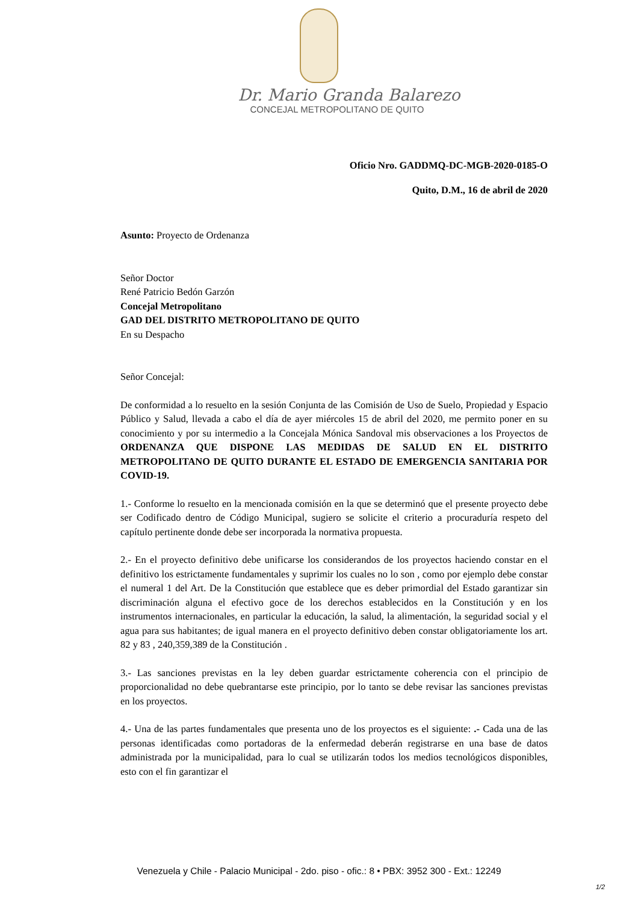Dr. Mario Granda Balarezo
CONCEJAL METROPOLITANO DE QUITO
Oficio Nro. GADDMQ-DC-MGB-2020-0185-O
Quito, D.M., 16 de abril de 2020
Asunto: Proyecto de Ordenanza
Señor Doctor
René Patricio Bedón Garzón
Concejal Metropolitano
GAD DEL DISTRITO METROPOLITANO DE QUITO
En su Despacho
Señor Concejal:
De conformidad a lo resuelto en la sesión Conjunta de las Comisión de Uso de Suelo, Propiedad y Espacio Público y Salud, llevada a cabo el día de ayer miércoles 15 de abril del 2020, me permito poner en su conocimiento y por su intermedio a la Concejala Mónica Sandoval mis observaciones a los Proyectos de ORDENANZA QUE DISPONE LAS MEDIDAS DE SALUD EN EL DISTRITO METROPOLITANO DE QUITO DURANTE EL ESTADO DE EMERGENCIA SANITARIA POR COVID-19.
1.- Conforme lo resuelto en la mencionada comisión en la que se determinó que el presente proyecto debe ser Codificado dentro de Código Municipal, sugiero se solicite el criterio a procuraduría respeto del capítulo pertinente donde debe ser incorporada la normativa propuesta.
2.- En el proyecto definitivo debe unificarse los considerandos de los proyectos haciendo constar en el definitivo los estrictamente fundamentales y suprimir los cuales no lo son , como por ejemplo debe constar el numeral 1 del Art. De la Constitución que establece que es deber primordial del Estado garantizar sin discriminación alguna el efectivo goce de los derechos establecidos en la Constitución y en los instrumentos internacionales, en particular la educación, la salud, la alimentación, la seguridad social y el agua para sus habitantes; de igual manera en el proyecto definitivo deben constar obligatoriamente los art. 82 y 83 , 240,359,389 de la Constitución .
3.- Las sanciones previstas en la ley deben guardar estrictamente coherencia con el principio de proporcionalidad no debe quebrantarse este principio, por lo tanto se debe revisar las sanciones previstas en los proyectos.
4.- Una de las partes fundamentales que presenta uno de los proyectos es el siguiente: .- Cada una de las personas identificadas como portadoras de la enfermedad deberán registrarse en una base de datos administrada por la municipalidad, para lo cual se utilizarán todos los medios tecnológicos disponibles, esto con el fin garantizar el
Venezuela y Chile - Palacio Municipal - 2do. piso - ofic.: 8 • PBX: 3952 300 - Ext.: 12249
1/2